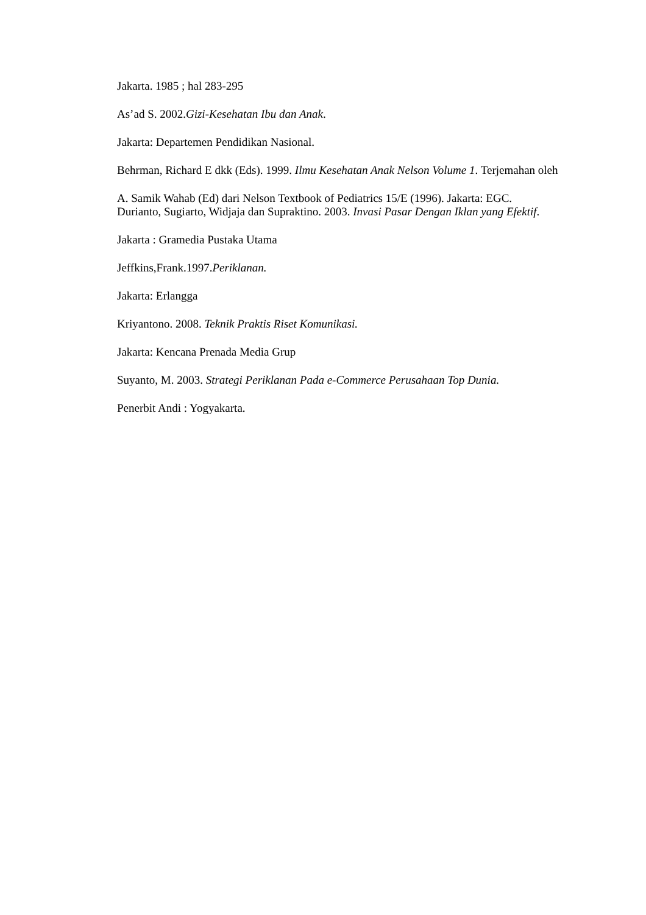Jakarta. 1985 ; hal 283-295
As’ad S. 2002.Gizi-Kesehatan Ibu dan Anak.
Jakarta: Departemen Pendidikan Nasional.
Behrman, Richard E dkk (Eds). 1999. Ilmu Kesehatan Anak Nelson Volume 1. Terjemahan oleh
A. Samik Wahab (Ed) dari Nelson Textbook of Pediatrics 15/E (1996). Jakarta: EGC.
Durianto, Sugiarto, Widjaja dan Supraktino. 2003. Invasi Pasar Dengan Iklan yang Efektif.
Jakarta : Gramedia Pustaka Utama
Jeffkins,Frank.1997.Periklanan.
Jakarta: Erlangga
Kriyantono. 2008. Teknik Praktis Riset Komunikasi.
Jakarta: Kencana Prenada Media Grup
Suyanto, M. 2003. Strategi Periklanan Pada e-Commerce Perusahaan Top Dunia.
Penerbit Andi : Yogyakarta.